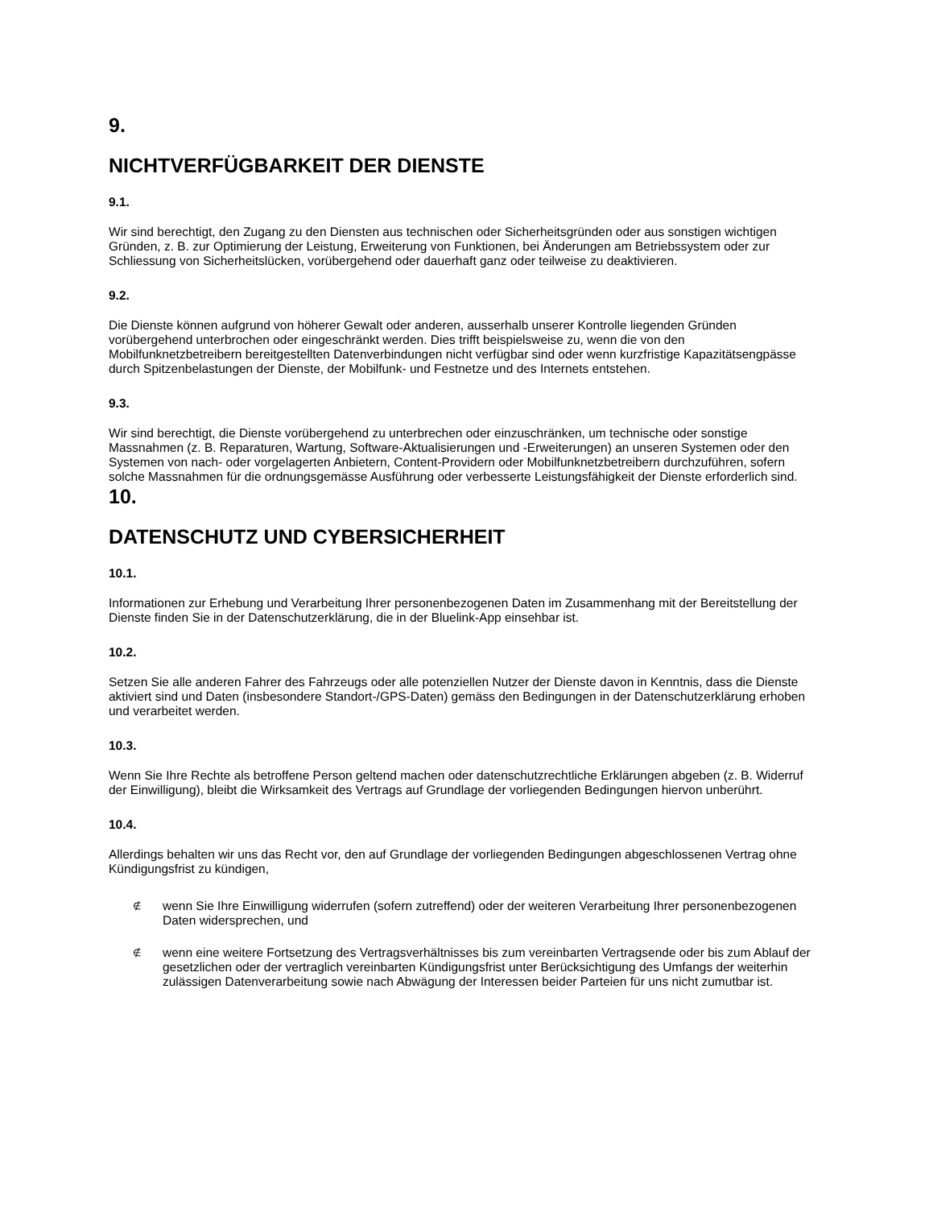9.
NICHTVERFÜGBARKEIT DER DIENSTE
9.1.
Wir sind berechtigt, den Zugang zu den Diensten aus technischen oder Sicherheitsgründen oder aus sonstigen wichtigen Gründen, z. B. zur Optimierung der Leistung, Erweiterung von Funktionen, bei Änderungen am Betriebssystem oder zur Schliessung von Sicherheitslücken, vorübergehend oder dauerhaft ganz oder teilweise zu deaktivieren.
9.2.
Die Dienste können aufgrund von höherer Gewalt oder anderen, ausserhalb unserer Kontrolle liegenden Gründen vorübergehend unterbrochen oder eingeschränkt werden. Dies trifft beispielsweise zu, wenn die von den Mobilfunknetzbetreibern bereitgestellten Datenverbindungen nicht verfügbar sind oder wenn kurzfristige Kapazitätsengpässe durch Spitzenbelastungen der Dienste, der Mobilfunk- und Festnetze und des Internets entstehen.
9.3.
Wir sind berechtigt, die Dienste vorübergehend zu unterbrechen oder einzuschränken, um technische oder sonstige Massnahmen (z. B. Reparaturen, Wartung, Software-Aktualisierungen und -Erweiterungen) an unseren Systemen oder den Systemen von nach- oder vorgelagerten Anbietern, Content-Providern oder Mobilfunknetzbetreibern durchzuführen, sofern solche Massnahmen für die ordnungsgemässe Ausführung oder verbesserte Leistungsfähigkeit der Dienste erforderlich sind.
10.
DATENSCHUTZ UND CYBERSICHERHEIT
10.1.
Informationen zur Erhebung und Verarbeitung Ihrer personenbezogenen Daten im Zusammenhang mit der Bereitstellung der Dienste finden Sie in der Datenschutzerklärung, die in der Bluelink-App einsehbar ist.
10.2.
Setzen Sie alle anderen Fahrer des Fahrzeugs oder alle potenziellen Nutzer der Dienste davon in Kenntnis, dass die Dienste aktiviert sind und Daten (insbesondere Standort-/GPS-Daten) gemäss den Bedingungen in der Datenschutzerklärung erhoben und verarbeitet werden.
10.3.
Wenn Sie Ihre Rechte als betroffene Person geltend machen oder datenschutzrechtliche Erklärungen abgeben (z. B. Widerruf der Einwilligung), bleibt die Wirksamkeit des Vertrags auf Grundlage der vorliegenden Bedingungen hiervon unberührt.
10.4.
Allerdings behalten wir uns das Recht vor, den auf Grundlage der vorliegenden Bedingungen abgeschlossenen Vertrag ohne Kündigungsfrist zu kündigen,
∉ wenn Sie Ihre Einwilligung widerrufen (sofern zutreffend) oder der weiteren Verarbeitung Ihrer personenbezogenen Daten widersprechen, und
∉ wenn eine weitere Fortsetzung des Vertragsverhältnisses bis zum vereinbarten Vertragsende oder bis zum Ablauf der gesetzlichen oder der vertraglich vereinbarten Kündigungsfrist unter Berücksichtigung des Umfangs der weiterhin zulässigen Datenverarbeitung sowie nach Abwägung der Interessen beider Parteien für uns nicht zumutbar ist.